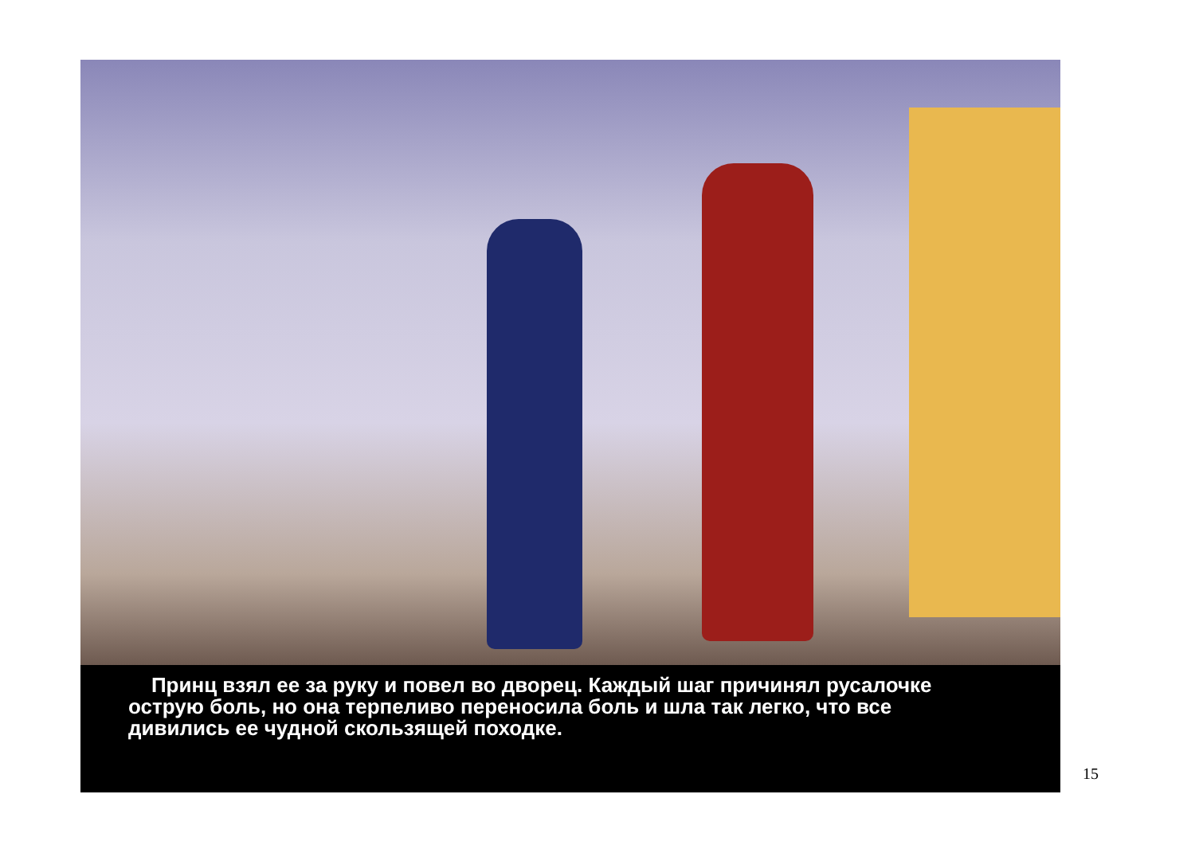Принц взял ее за руку и повел во дворец. Каждый шаг причинял русалочке острую боль, но она терпеливо переносила боль и шла так легко, что все дивились ее чудной скользящей походке.
15